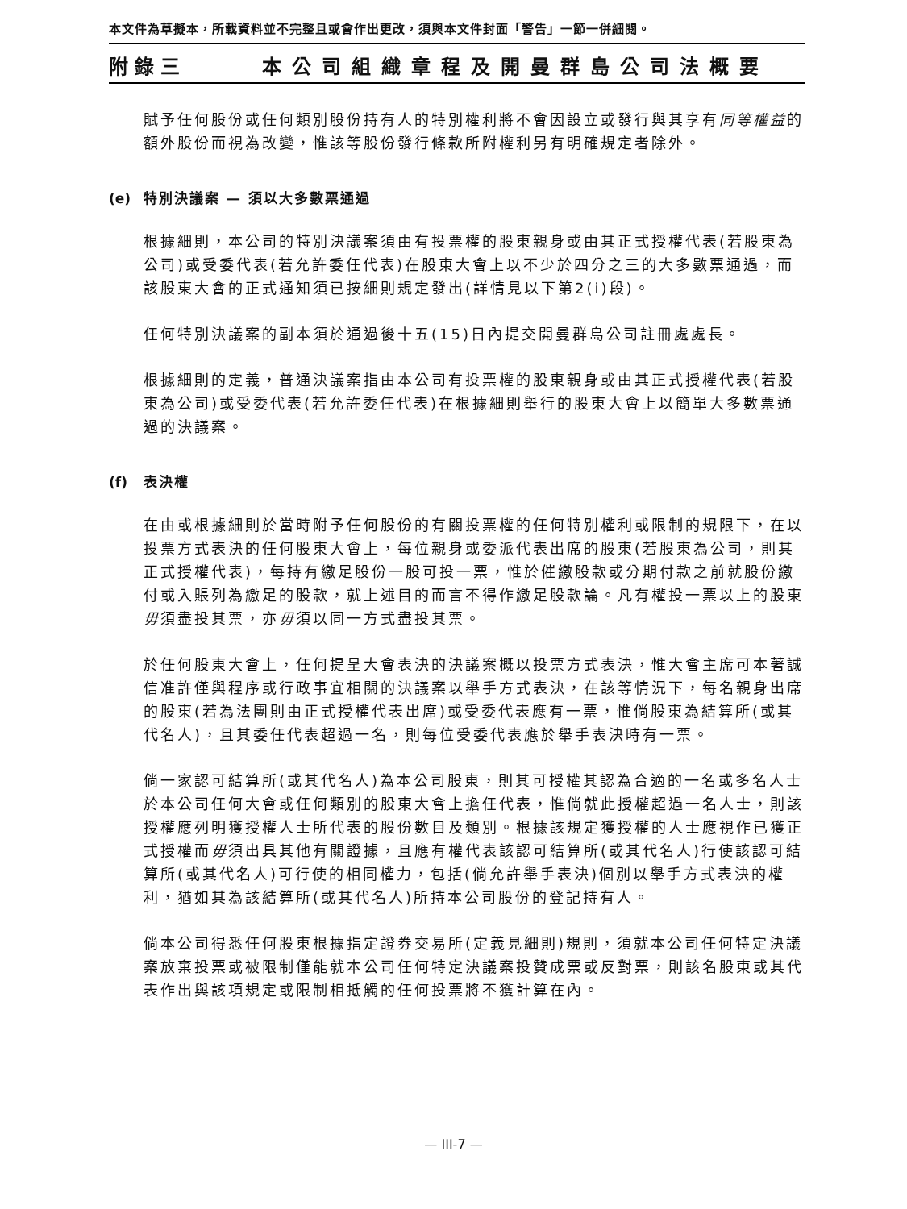本文件為草擬本，所載資料並不完整且或會作出更改，須與本文件封面「警告」一節一併細閱。
附錄三 本公司組織章程及開曼群島公司法概要
賦予任何股份或任何類別股份持有人的特別權利將不會因設立或發行與其享有同等權益的額外股份而視為改變，惟該等股份發行條款所附權利另有明確規定者除外。
(e) 特別決議案 — 須以大多數票通過
根據細則，本公司的特別決議案須由有投票權的股東親身或由其正式授權代表(若股東為公司)或受委代表(若允許委任代表)在股東大會上以不少於四分之三的大多數票通過，而該股東大會的正式通知須已按細則規定發出(詳情見以下第2(i)段)。
任何特別決議案的副本須於通過後十五(15)日內提交開曼群島公司註冊處處長。
根據細則的定義，普通決議案指由本公司有投票權的股東親身或由其正式授權代表(若股東為公司)或受委代表(若允許委任代表)在根據細則舉行的股東大會上以簡單大多數票通過的決議案。
(f) 表決權
在由或根據細則於當時附予任何股份的有關投票權的任何特別權利或限制的規限下，在以投票方式表決的任何股東大會上，每位親身或委派代表出席的股東(若股東為公司，則其正式授權代表)，每持有繳足股份一股可投一票，惟於催繳股款或分期付款之前就股份繳付或入賬列為繳足的股款，就上述目的而言不得作繳足股款論。凡有權投一票以上的股東毋須盡投其票，亦毋須以同一方式盡投其票。
於任何股東大會上，任何提呈大會表決的決議案概以投票方式表決，惟大會主席可本著誠信准許僅與程序或行政事宜相關的決議案以舉手方式表決，在該等情況下，每名親身出席的股東(若為法團則由正式授權代表出席)或受委代表應有一票，惟倘股東為結算所(或其代名人)，且其委任代表超過一名，則每位受委代表應於舉手表決時有一票。
倘一家認可結算所(或其代名人)為本公司股東，則其可授權其認為合適的一名或多名人士於本公司任何大會或任何類別的股東大會上擔任代表，惟倘就此授權超過一名人士，則該授權應列明獲授權人士所代表的股份數目及類別。根據該規定獲授權的人士應視作已獲正式授權而毋須出具其他有關證據，且應有權代表該認可結算所(或其代名人)行使該認可結算所(或其代名人)可行使的相同權力，包括(倘允許舉手表決)個別以舉手方式表決的權利，猶如其為該結算所(或其代名人)所持本公司股份的登記持有人。
倘本公司得悉任何股東根據指定證券交易所(定義見細則)規則，須就本公司任何特定決議案放棄投票或被限制僅能就本公司任何特定決議案投贊成票或反對票，則該名股東或其代表作出與該項規定或限制相抵觸的任何投票將不獲計算在內。
— III-7 —